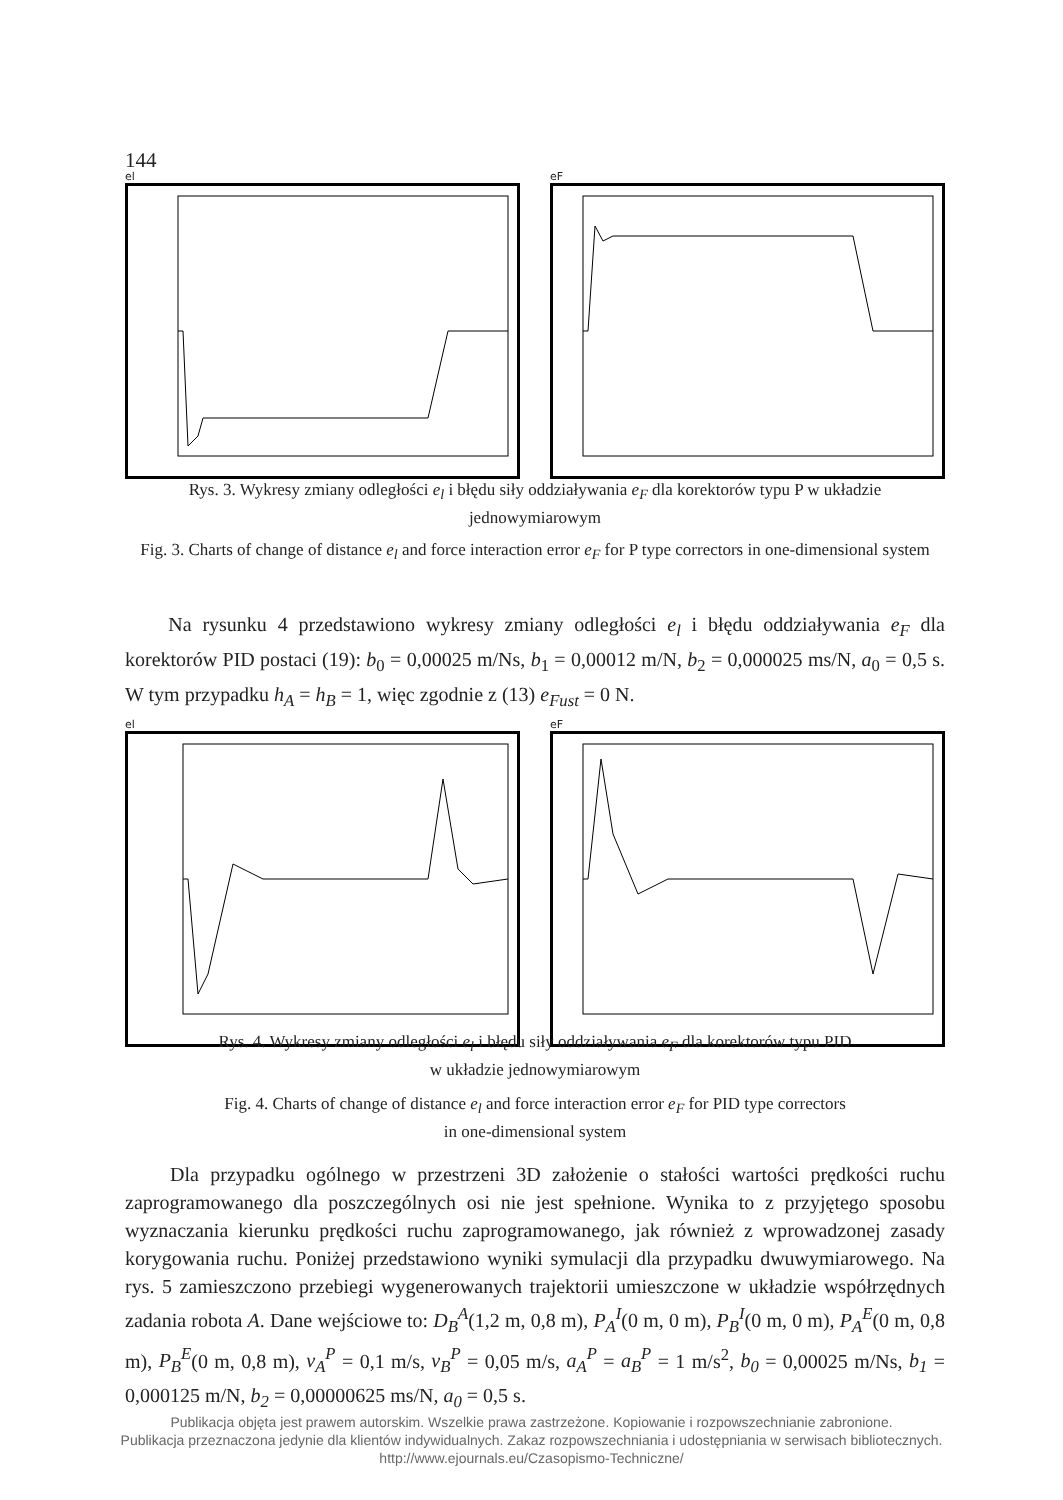144
el eF
Rys. 3. Wykresy zmiany odległości e<sub>l</sub> i błędu siły oddziaływania e<sub>F</sub> dla korektorów typu P w układzie jednowymiarowym
Fig. 3. Charts of change of distance e<sub>l</sub> and force interaction error e<sub>F</sub> for P type correctors in one-dimensional system
Na rysunku 4 przedstawiono wykresy zmiany odległości e<sub>l</sub> i błędu oddziaływania e<sub>F</sub> dla korektorów PID postaci (19): b<sub>0</sub> = 0,00025 m/Ns, b<sub>1</sub> = 0,00012 m/N, b<sub>2</sub> = 0,000025 ms/N, a<sub>0</sub> = 0,5 s. W tym przypadku h<sub>A</sub> = h<sub>B</sub> = 1, więc zgodnie z (13) e<sub>Fust</sub> = 0 N.
el eF
Rys. 4. Wykresy zmiany odległości e<sub>l</sub> i błędu siły oddziaływania e<sub>F</sub> dla korektorów typu PID
w układzie jednowymiarowym
Fig. 4. Charts of change of distance e<sub>l</sub> and force interaction error e<sub>F</sub> for PID type correctors
in one-dimensional system
Dla przypadku ogólnego w przestrzeni 3D założenie o stałości wartości prędkości ruchu zaprogramowanego dla poszczególnych osi nie jest spełnione. Wynika to z przyjętego sposobu wyznaczania kierunku prędkości ruchu zaprogramowanego, jak również z wprowadzonej zasady korygowania ruchu. Poniżej przedstawiono wyniki symulacji dla przypadku dwuwymiarowego. Na rys. 5 zamieszczono przebiegi wygenerowanych trajektorii umieszczone w układzie współrzędnych zadania robota A. Dane wejściowe to: D<sub>B</sub><sup>A</sup>(1,2 m, 0,8 m), P<sub>A</sub><sup>I</sup>(0 m, 0 m), P<sub>B</sub><sup>I</sup>(0 m, 0 m), P<sub>A</sub><sup>E</sup>(0 m, 0,8 m), P<sub>B</sub><sup>E</sup>(0 m, 0,8 m), v<sub>A</sub><sup>P</sup> = 0,1 m/s, v<sub>B</sub><sup>P</sup> = 0,05 m/s, a<sub>A</sub><sup>P</sup> = a<sub>B</sub><sup>P</sup> = 1 m/s<sup>2</sup>, b<sub>0</sub> = 0,00025 m/Ns, b<sub>1</sub> = 0,000125 m/N, b<sub>2</sub> = 0,00000625 ms/N, a<sub>0</sub> = 0,5 s.
Publikacja objęta jest prawem autorskim. Wszelkie prawa zastrzeżone. Kopiowanie i rozpowszechnianie zabronione.
Publikacja przeznaczona jedynie dla klientów indywidualnych. Zakaz rozpowszechniania i udostępniania w serwisach bibliotecznych.
http://www.ejournals.eu/Czasopismo-Techniczne/